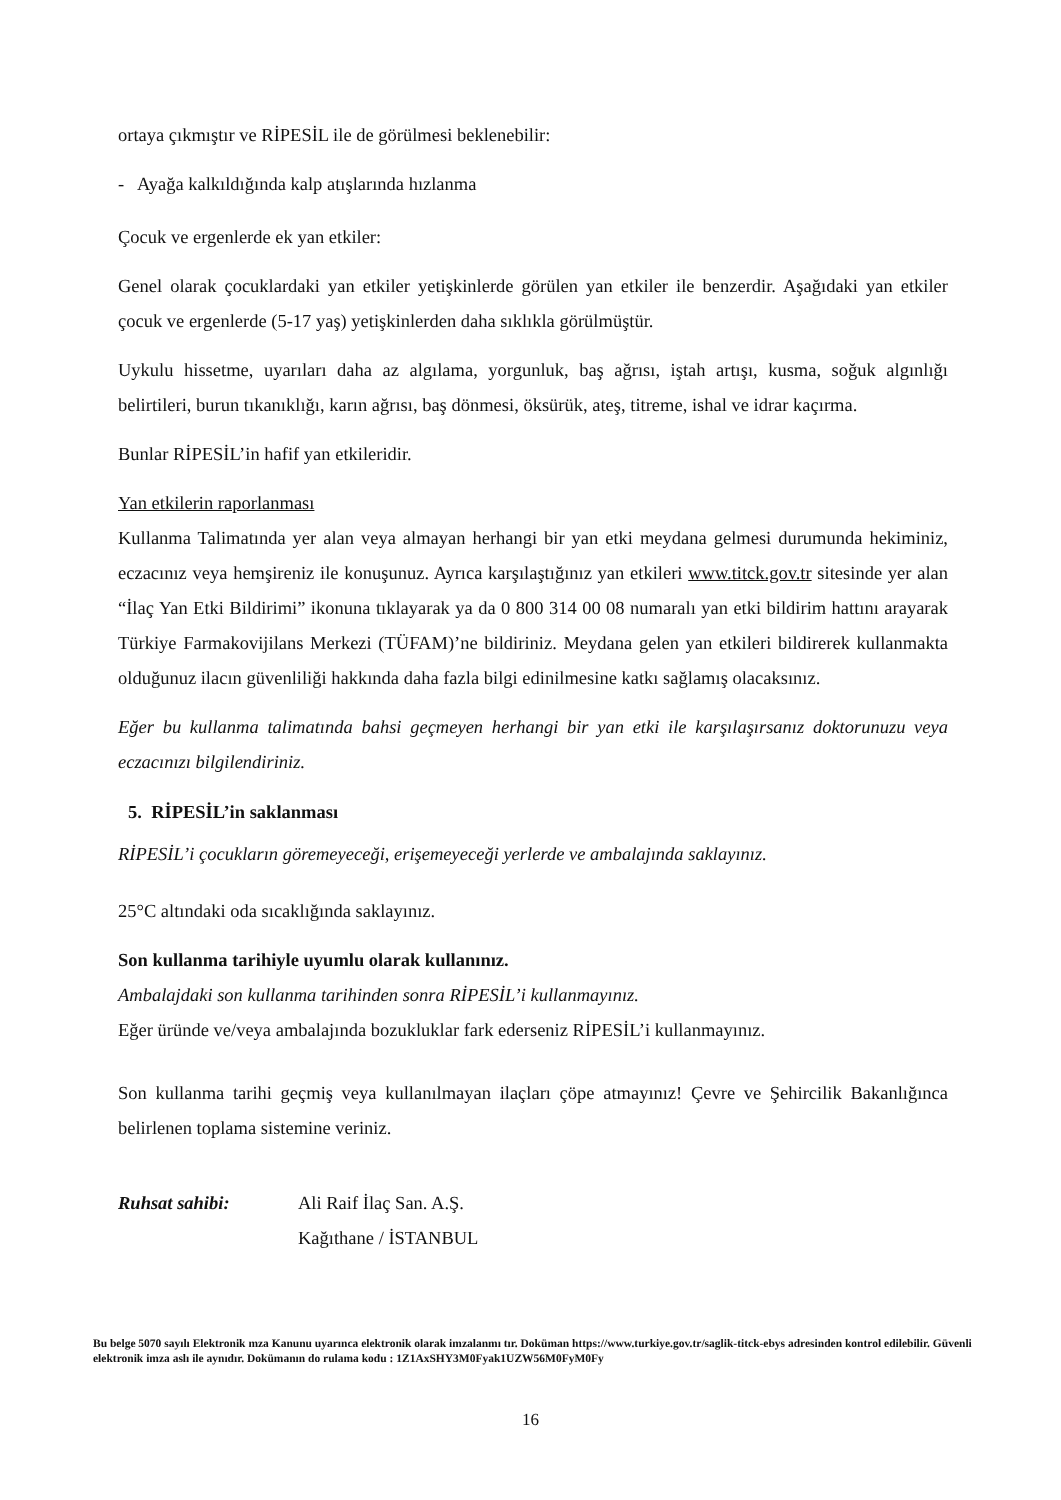ortaya çıkmıştır ve RİPESİL ile de görülmesi beklenebilir:
- Ayağa kalkıldığında kalp atışlarında hızlanma
Çocuk ve ergenlerde ek yan etkiler:
Genel olarak çocuklardaki yan etkiler yetişkinlerde görülen yan etkiler ile benzerdir. Aşağıdaki yan etkiler çocuk ve ergenlerde (5-17 yaş) yetişkinlerden daha sıklıkla görülmüştür.
Uykulu hissetme, uyarıları daha az algılama, yorgunluk, baş ağrısı, iştah artışı, kusma, soğuk algınlığı belirtileri, burun tıkanıklığı, karın ağrısı, baş dönmesi, öksürük, ateş, titreme, ishal ve idrar kaçırma.
Bunlar RİPESİL’in hafif yan etkileridir.
Yan etkilerin raporlanması
Kullanma Talimatında yer alan veya almayan herhangi bir yan etki meydana gelmesi durumunda hekiminiz, eczacınız veya hemşireniz ile konuşunuz. Ayrıca karşılaştığınız yan etkileri www.titck.gov.tr sitesinde yer alan “İlaç Yan Etki Bildirimi” ikonuna tıklayarak ya da 0 800 314 00 08 numaralı yan etki bildirim hattını arayarak Türkiye Farmakovijilans Merkezi (TÜFAM)’ne bildiriniz. Meydana gelen yan etkileri bildirerek kullanmakta olduğunuz ilacın güvenliliği hakkında daha fazla bilgi edinilmesine katkı sağlamış olacaksınız.
Eğer bu kullanma talimatında bahsi geçmeyen herhangi bir yan etki ile karşılaşırsanız doktorunuzu veya eczacınızı bilgilendiriniz.
5. RİPESİL’in saklanması
RİPESİL’i çocukların göremeyeceği, erişemeyeceği yerlerde ve ambalajında saklayınız.
25°C altındaki oda sıcaklığında saklayınız.
Son kullanma tarihiyle uyumlu olarak kullanınız.
Ambalajdaki son kullanma tarihinden sonra RİPESİL’i kullanmayınız.
Eğer üründe ve/veya ambalajında bozukluklar fark ederseniz RİPESİL’i kullanmayınız.
Son kullanma tarihi geçmiş veya kullanılmayan ilaçları çöpe atmayınız! Çevre ve Şehircilik Bakanlığınca belirlenen toplama sistemine veriniz.
Ruhsat sahibi: Ali Raif İlaç San. A.Ş.
Kağıthane / İSTANBUL
Bu belge 5070 sayılı Elektronik mza Kanunu uyarınca elektronik olarak imzalanmı tır. Doküman https://www.turkiye.gov.tr/saglik-titck-ebys adresinden kontrol edilebilir. Güvenli elektronik imza aslı ile aynıdır. Dokümanın do rulama kodu : 1Z1AxSHY3M0Fyak1UZW56M0FyM0Fy
16